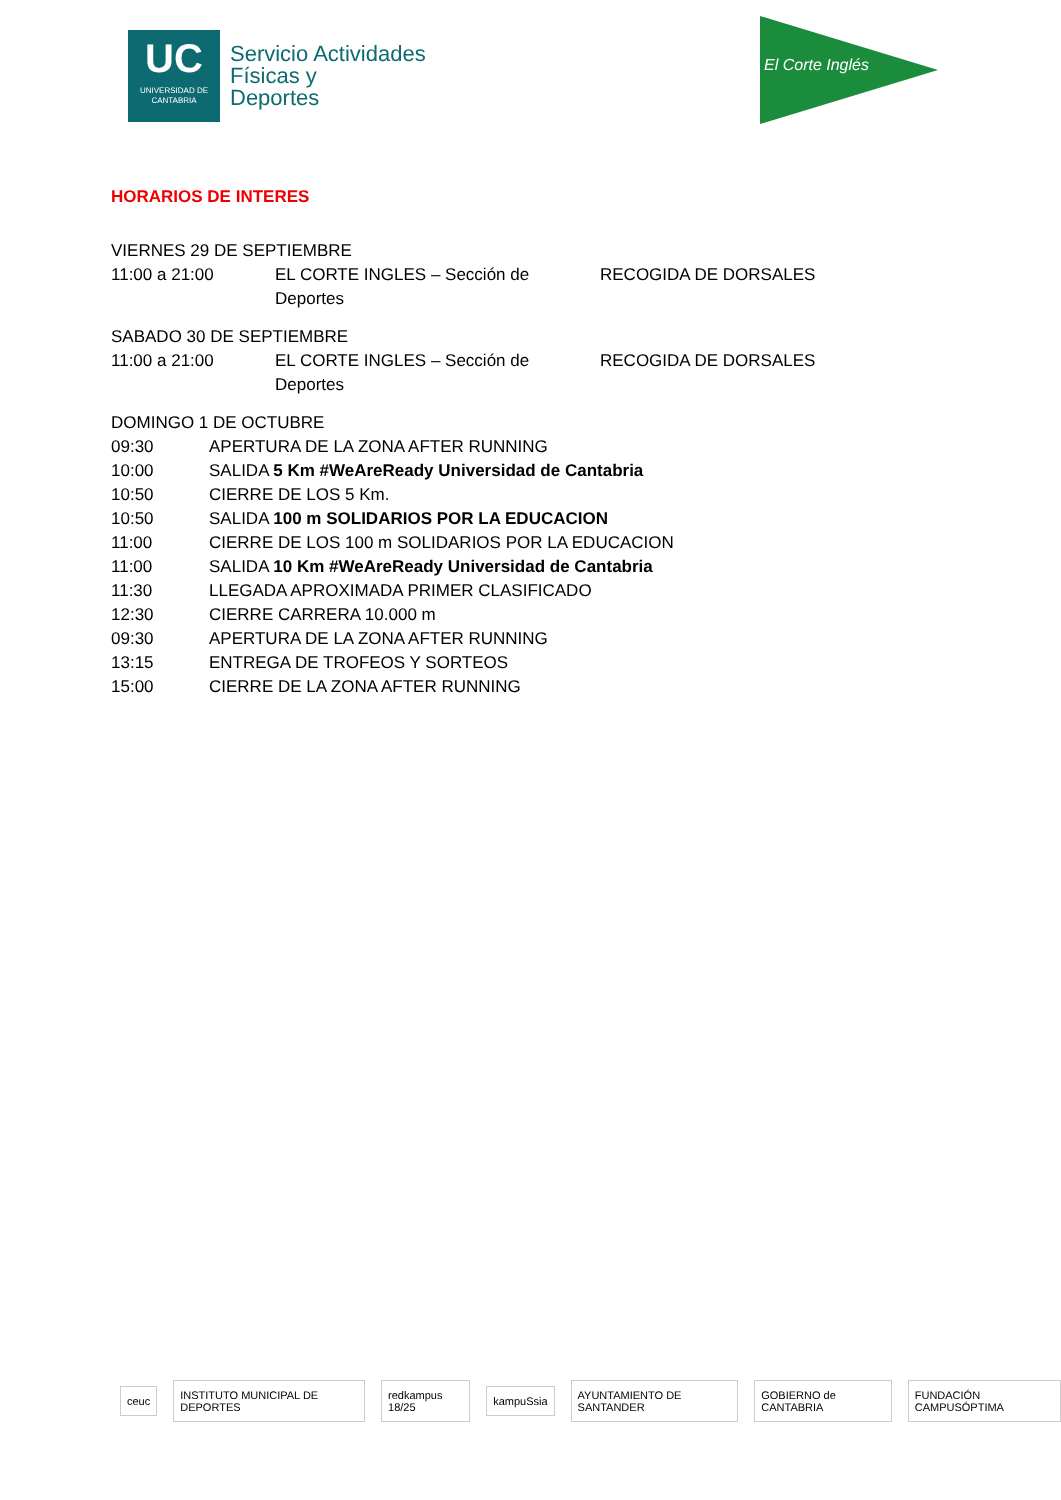UC
UNIVERSIDAD DE CANTABRIA
Servicio Actividades
Físicas y
Deportes
El Corte Inglés
HORARIOS DE INTERES
VIERNES 29 DE SEPTIEMBRE
11:00 a 21:00 EL CORTE INGLES – Sección de Deportes RECOGIDA DE DORSALES
SABADO 30 DE SEPTIEMBRE
11:00 a 21:00 EL CORTE INGLES – Sección de Deportes RECOGIDA DE DORSALES
DOMINGO 1 DE OCTUBRE
09:30 APERTURA DE LA ZONA AFTER RUNNING
10:00 SALIDA 5 Km #WeAreReady Universidad de Cantabria
10:50 CIERRE DE LOS 5 Km.
10:50 SALIDA 100 m SOLIDARIOS POR LA EDUCACION
11:00 CIERRE DE LOS 100 m SOLIDARIOS POR LA EDUCACION
11:00 SALIDA 10 Km #WeAreReady Universidad de Cantabria
11:30 LLEGADA APROXIMADA PRIMER CLASIFICADO
12:30 CIERRE CARRERA 10.000 m
09:30 APERTURA DE LA ZONA AFTER RUNNING
13:15 ENTREGA DE TROFEOS Y SORTEOS
15:00 CIERRE DE LA ZONA AFTER RUNNING
ceuc
INSTITUTO MUNICIPAL DE DEPORTES
redkampus 18/25 kampuSsia AYUNTAMIENTO DE SANTANDER GOBIERNO de CANTABRIA FUNDACIÓN CAMPUSÓPTIMA